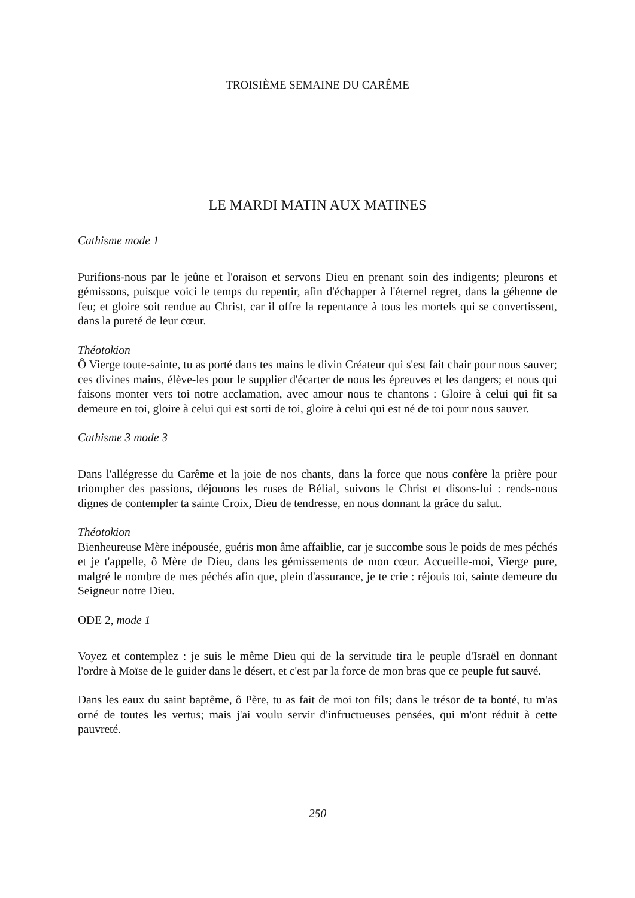TROISIÈME SEMAINE DU CARÊME
LE MARDI MATIN AUX MATINES
Cathisme mode 1
Purifions-nous par le jeûne et l'oraison et servons Dieu en prenant soin des indigents; pleurons et gémissons, puisque voici le temps du repentir, afin d'échapper à l'éternel regret, dans la géhenne de feu; et gloire soit rendue au Christ, car il offre la repentance à tous les mortels qui se convertissent, dans la pureté de leur cœur.
Théotokion
Ô Vierge toute-sainte, tu as porté dans tes mains le divin Créateur qui s'est fait chair pour nous sauver; ces divines mains, élève-les pour le supplier d'écarter de nous les épreuves et les dangers; et nous qui faisons monter vers toi notre acclamation, avec amour nous te chantons : Gloire à celui qui fit sa demeure en toi, gloire à celui qui est sorti de toi, gloire à celui qui est né de toi pour nous sauver.
Cathisme 3 mode 3
Dans l'allégresse du Carême et la joie de nos chants, dans la force que nous confère la prière pour triompher des passions, déjouons les ruses de Bélial, suivons le Christ et disons-lui : rends-nous dignes de contempler ta sainte Croix, Dieu de tendresse, en nous donnant la grâce du salut.
Théotokion
Bienheureuse Mère inépousée, guéris mon âme affaiblie, car je succombe sous le poids de mes péchés et je t'appelle, ô Mère de Dieu, dans les gémissements de mon cœur. Accueille-moi, Vierge pure, malgré le nombre de mes péchés afin que, plein d'assurance, je te crie : réjouis toi, sainte demeure du Seigneur notre Dieu.
ODE 2, mode 1
Voyez et contemplez : je suis le même Dieu qui de la servitude tira le peuple d'Israël en donnant l'ordre à Moïse de le guider dans le désert, et c'est par la force de mon bras que ce peuple fut sauvé.
Dans les eaux du saint baptême, ô Père, tu as fait de moi ton fils; dans le trésor de ta bonté, tu m'as orné de toutes les vertus; mais j'ai voulu servir d'infructueuses pensées, qui m'ont réduit à cette pauvreté.
250